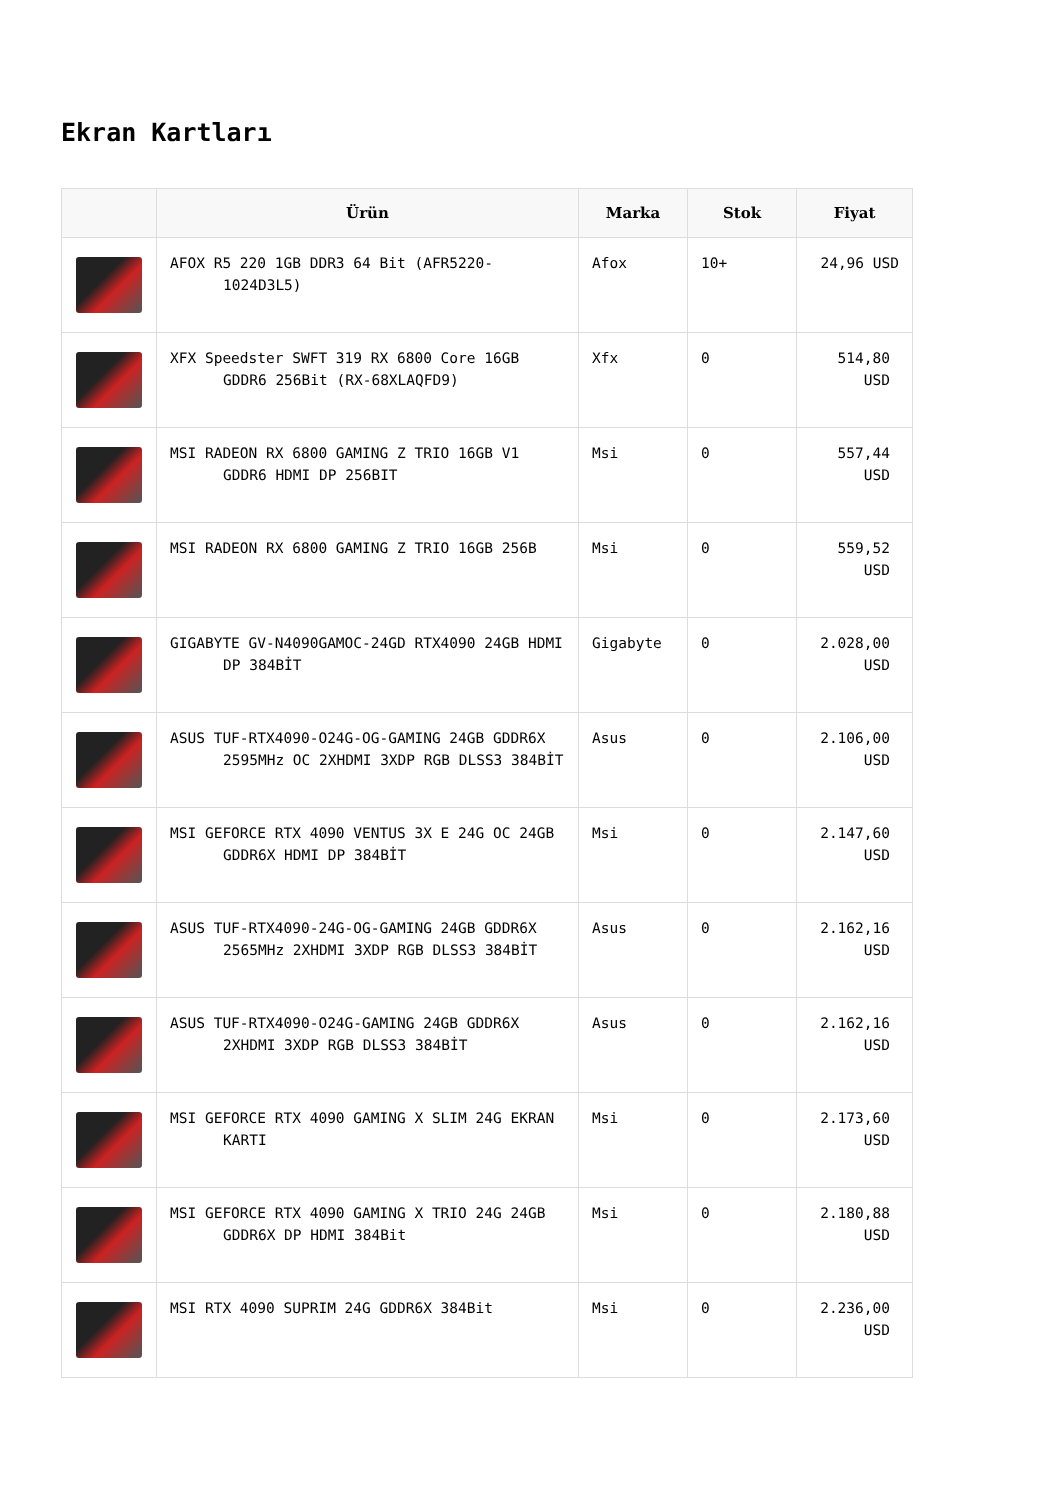Ekran Kartları
| | Ürün | Marka | Stok | Fiyat |
| --- | --- | --- | --- | --- |
| | AFOX R5 220 1GB DDR3 64 Bit (AFR5220-1024D3L5) | Afox | 10+ | 24,96 USD |
| | XFX Speedster SWFT 319 RX 6800 Core 16GB GDDR6 256Bit (RX-68XLAQFD9) | Xfx | 0 | 514,80 USD |
| | MSI RADEON RX 6800 GAMING Z TRIO 16GB V1 GDDR6 HDMI DP 256BIT | Msi | 0 | 557,44 USD |
| | MSI RADEON RX 6800 GAMING Z TRIO 16GB 256B | Msi | 0 | 559,52 USD |
| | GIGABYTE GV-N4090GAMOC-24GD RTX4090 24GB HDMI DP 384BİT | Gigabyte | 0 | 2.028,00 USD |
| | ASUS TUF-RTX4090-O24G-OG-GAMING 24GB GDDR6X 2595MHz OC 2XHDMI 3XDP RGB DLSS3 384BİT | Asus | 0 | 2.106,00 USD |
| | MSI GEFORCE RTX 4090 VENTUS 3X E 24G OC 24GB GDDR6X HDMI DP 384BİT | Msi | 0 | 2.147,60 USD |
| | ASUS TUF-RTX4090-24G-OG-GAMING 24GB GDDR6X 2565MHz 2XHDMI 3XDP RGB DLSS3 384BİT | Asus | 0 | 2.162,16 USD |
| | ASUS TUF-RTX4090-O24G-GAMING 24GB GDDR6X 2XHDMI 3XDP RGB DLSS3 384BİT | Asus | 0 | 2.162,16 USD |
| | MSI GEFORCE RTX 4090 GAMING X SLIM 24G EKRAN KARTI | Msi | 0 | 2.173,60 USD |
| | MSI GEFORCE RTX 4090 GAMING X TRIO 24G 24GB GDDR6X DP HDMI 384Bit | Msi | 0 | 2.180,88 USD |
| | MSI RTX 4090 SUPRIM 24G GDDR6X 384Bit | Msi | 0 | 2.236,00 USD |